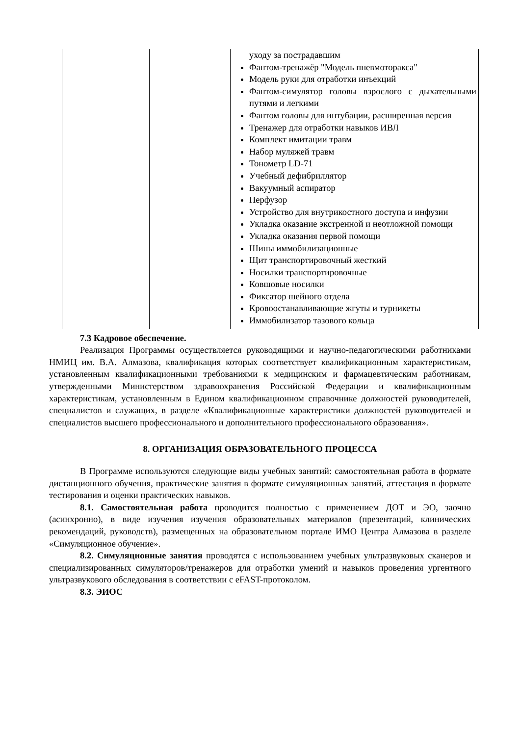| | | уходу за пострадавшим Фантом-тренажёр "Модель пневмоторакса" Модель руки для отработки инъекций Фантом-симулятор головы взрослого с дыхательными путями и легкими Фантом головы для интубации, расширенная версия Тренажер для отработки навыков ИВЛ Комплект имитации травм Набор муляжей травм Тонометр LD-71 Учебный дефибриллятор Вакуумный аспиратор Перфузор Устройство для внутрикостного доступа и инфузии Укладка оказание экстренной и неотложной помощи Укладка оказания первой помощи Шины иммобилизационные Щит транспортировочный жесткий Носилки транспортировочные Ковшовые носилки Фиксатор шейного отдела Кровоостанавливающие жгуты и турникеты Иммобилизатор тазового кольца |
7.3 Кадровое обеспечение.
Реализация Программы осуществляется руководящими и научно-педагогическими работниками НМИЦ им. В.А. Алмазова, квалификация которых соответствует квалификационным характеристикам, установленным квалификационными требованиями к медицинским и фармацевтическим работникам, утвержденными Министерством здравоохранения Российской Федерации и квалификационным характеристикам, установленным в Едином квалификационном справочнике должностей руководителей, специалистов и служащих, в разделе «Квалификационные характеристики должностей руководителей и специалистов высшего профессионального и дополнительного профессионального образования».
8. ОРГАНИЗАЦИЯ ОБРАЗОВАТЕЛЬНОГО ПРОЦЕССА
В Программе используются следующие виды учебных занятий: самостоятельная работа в формате дистанционного обучения, практические занятия в формате симуляционных занятий, аттестация в формате тестирования и оценки практических навыков.
8.1. Самостоятельная работа проводится полностью с применением ДОТ и ЭО, заочно (асинхронно), в виде изучения изучения образовательных материалов (презентаций, клинических рекомендаций, руководств), размещенных на образовательном портале ИМО Центра Алмазова в разделе «Симуляционное обучение».
8.2. Симуляционные занятия проводятся с использованием учебных ультразвуковых сканеров и специализированных симуляторов/тренажеров для отработки умений и навыков проведения ургентного ультразвукового обследования в соответствии с eFAST-протоколом.
8.3. ЭИОС